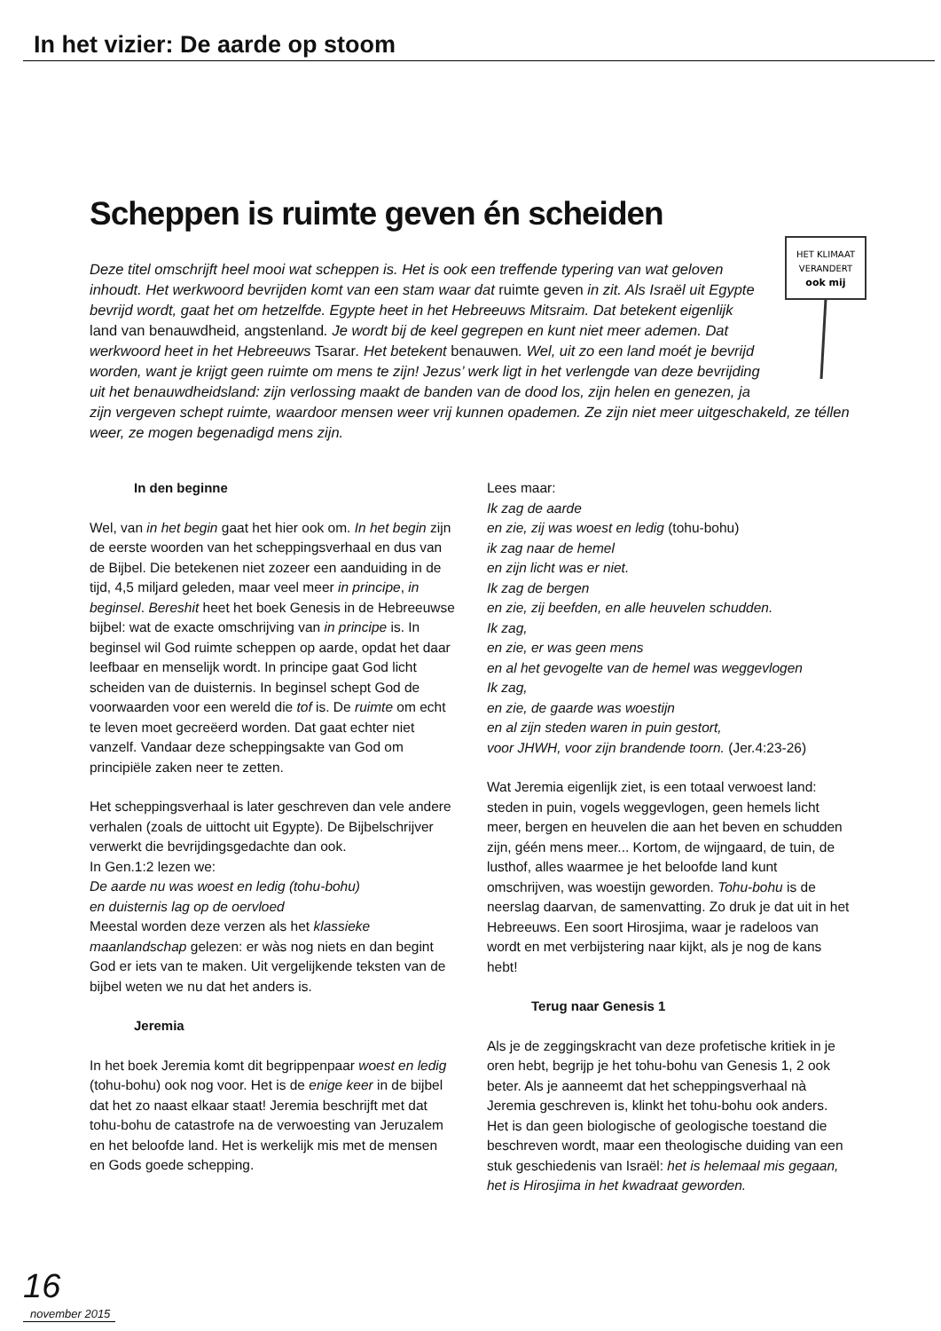In het vizier: De aarde op stoom
Scheppen is ruimte geven én scheiden
HET KLIMAAT
VERANDERT
ook mij
Deze titel omschrijft heel mooi wat scheppen is. Het is ook een treffende typering van wat geloven inhoudt. Het werkwoord bevrijden komt van een stam waar dat ruimte geven in zit. Als Israël uit Egypte bevrijd wordt, gaat het om hetzelfde. Egypte heet in het Hebreeuws Mitsraim. Dat betekent eigenlijk land van benauwdheid, angstenland. Je wordt bij de keel gegrepen en kunt niet meer ademen. Dat werkwoord heet in het Hebreeuws Tsarar. Het betekent benauwen. Wel, uit zo een land moét je bevrijd worden, want je krijgt geen ruimte om mens te zijn! Jezus’ werk ligt in het verlengde van deze bevrijding uit het benauwdheidsland: zijn verlossing maakt de banden van de dood los, zijn helen en genezen, ja zijn vergeven schept ruimte, waardoor mensen weer vrij kunnen opademen. Ze zijn niet meer uitgeschakeld, ze téllen weer, ze mogen begenadigd mens zijn.
In den beginne
Wel, van in het begin gaat het hier ook om. In het begin zijn de eerste woorden van het scheppingsverhaal en dus van de Bijbel. Die betekenen niet zozeer een aanduiding in de tijd, 4,5 miljard geleden, maar veel meer in principe, in beginsel. Bereshit heet het boek Genesis in de Hebreeuwse bijbel: wat de exacte omschrijving van in principe is. In beginsel wil God ruimte scheppen op aarde, opdat het daar leefbaar en menselijk wordt. In principe gaat God licht scheiden van de duisternis. In beginsel schept God de voorwaarden voor een wereld die tof is. De ruimte om echt te leven moet gecreëerd worden. Dat gaat echter niet vanzelf. Vandaar deze scheppingsakte van God om principiële zaken neer te zetten.
Het scheppingsverhaal is later geschreven dan vele andere verhalen (zoals de uittocht uit Egypte). De Bijbelschrijver verwerkt die bevrijdingsgedachte dan ook.
In Gen.1:2 lezen we:
De aarde nu was woest en ledig (tohu-bohu)
en duisternis lag op de oervloed
Meestal worden deze verzen als het klassieke maanlandschap gelezen: er wàs nog niets en dan begint God er iets van te maken. Uit vergelijkende teksten van de bijbel weten we nu dat het anders is.
Jeremia
In het boek Jeremia komt dit begrippenpaar woest en ledig (tohu-bohu) ook nog voor. Het is de enige keer in de bijbel dat het zo naast elkaar staat! Jeremia beschrijft met dat tohu-bohu de catastrofe na de verwoesting van Jeruzalem en het beloofde land. Het is werkelijk mis met de mensen en Gods goede schepping.
Lees maar:
Ik zag de aarde
en zie, zij was woest en ledig (tohu-bohu)
ik zag naar de hemel
en zijn licht was er niet.
Ik zag de bergen
en zie, zij beefden, en alle heuvelen schudden.
Ik zag,
en zie, er was geen mens
en al het gevogelte van de hemel was weggevlogen
Ik zag,
en zie, de gaarde was woestijn
en al zijn steden waren in puin gestort,
voor JHWH, voor zijn brandende toorn. (Jer.4:23-26)
Wat Jeremia eigenlijk ziet, is een totaal verwoest land: steden in puin, vogels weggevlogen, geen hemels licht meer, bergen en heuvelen die aan het beven en schudden zijn, géén mens meer... Kortom, de wijngaard, de tuin, de lusthof, alles waarmee je het beloofde land kunt omschrijven, was woestijn geworden. Tohu-bohu is de neerslag daarvan, de samenvatting. Zo druk je dat uit in het Hebreeuws. Een soort Hirosjima, waar je radeloos van wordt en met verbijstering naar kijkt, als je nog de kans hebt!
Terug naar Genesis 1
Als je de zeggingskracht van deze profetische kritiek in je oren hebt, begrijp je het tohu-bohu van Genesis 1, 2 ook beter. Als je aanneemt dat het scheppingsverhaal nà Jeremia geschreven is, klinkt het tohu-bohu ook anders. Het is dan geen biologische of geologische toestand die beschreven wordt, maar een theologische duiding van een stuk geschiedenis van Israël: het is helemaal mis gegaan, het is Hirosjima in het kwadraat geworden.
16 november 2015